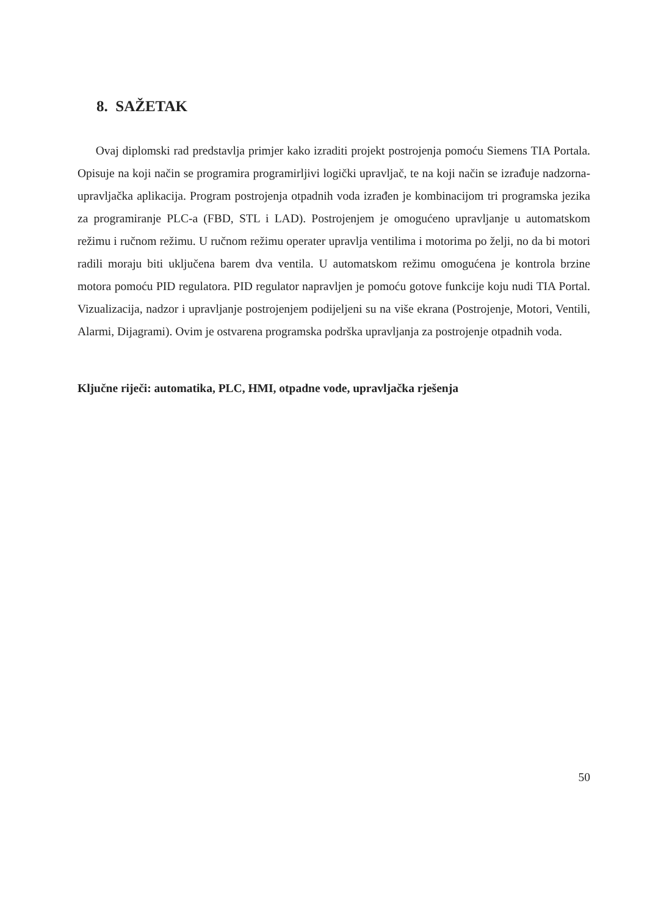8. SAŽETAK
Ovaj diplomski rad predstavlja primjer kako izraditi projekt postrojenja pomoću Siemens TIA Portala. Opisuje na koji način se programira programirljivi logički upravljač, te na koji način se izrađuje nadzorna-upravljačka aplikacija. Program postrojenja otpadnih voda izrađen je kombinacijom tri programska jezika za programiranje PLC-a (FBD, STL i LAD). Postrojenjem je omogućeno upravljanje u automatskom režimu i ručnom režimu. U ručnom režimu operater upravlja ventilima i motorima po želji, no da bi motori radili moraju biti uključena barem dva ventila. U automatskom režimu omogućena je kontrola brzine motora pomoću PID regulatora. PID regulator napravljen je pomoću gotove funkcije koju nudi TIA Portal. Vizualizacija, nadzor i upravljanje postrojenjem podijeljeni su na više ekrana (Postrojenje, Motori, Ventili, Alarmi, Dijagrami). Ovim je ostvarena programska podrška upravljanja za postrojenje otpadnih voda.
Ključne riječi: automatika, PLC, HMI, otpadne vode, upravljačka rješenja
50